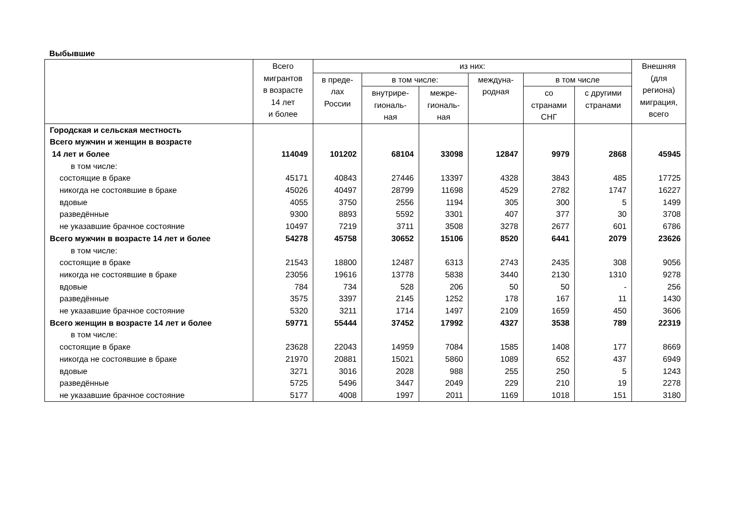Выбывшие
| | Всего мигрантов в возрасте 14 лет и более | из них: | | | | | | Внешняя (для региона) миграция, всего |
| --- | --- | --- | --- | --- | --- | --- | --- | --- |
| | | в преде- лах России | в том числе: | | междуна- родная | в том числе | | |
| | | | внутрире- гиональ- ная | межре- гиональ- ная | | со странами СНГ | с другими странами | |
| Городская и сельская местность | | | | | | | | |
| Всего мужчин и женщин в возрасте | | | | | | | | |
| 14 лет и более | 114049 | 101202 | 68104 | 33098 | 12847 | 9979 | 2868 | 45945 |
| в том числе: | | | | | | | | |
| состоящие в браке | 45171 | 40843 | 27446 | 13397 | 4328 | 3843 | 485 | 17725 |
| никогда не состоявшие в браке | 45026 | 40497 | 28799 | 11698 | 4529 | 2782 | 1747 | 16227 |
| вдовые | 4055 | 3750 | 2556 | 1194 | 305 | 300 | 5 | 1499 |
| разведённые | 9300 | 8893 | 5592 | 3301 | 407 | 377 | 30 | 3708 |
| не указавшие брачное состояние | 10497 | 7219 | 3711 | 3508 | 3278 | 2677 | 601 | 6786 |
| Всего мужчин в возрасте 14 лет и более | 54278 | 45758 | 30652 | 15106 | 8520 | 6441 | 2079 | 23626 |
| в том числе: | | | | | | | | |
| состоящие в браке | 21543 | 18800 | 12487 | 6313 | 2743 | 2435 | 308 | 9056 |
| никогда не состоявшие в браке | 23056 | 19616 | 13778 | 5838 | 3440 | 2130 | 1310 | 9278 |
| вдовые | 784 | 734 | 528 | 206 | 50 | 50 | - | 256 |
| разведённые | 3575 | 3397 | 2145 | 1252 | 178 | 167 | 11 | 1430 |
| не указавшие брачное состояние | 5320 | 3211 | 1714 | 1497 | 2109 | 1659 | 450 | 3606 |
| Всего женщин в возрасте 14 лет и более | 59771 | 55444 | 37452 | 17992 | 4327 | 3538 | 789 | 22319 |
| в том числе: | | | | | | | | |
| состоящие в браке | 23628 | 22043 | 14959 | 7084 | 1585 | 1408 | 177 | 8669 |
| никогда не состоявшие в браке | 21970 | 20881 | 15021 | 5860 | 1089 | 652 | 437 | 6949 |
| вдовые | 3271 | 3016 | 2028 | 988 | 255 | 250 | 5 | 1243 |
| разведённые | 5725 | 5496 | 3447 | 2049 | 229 | 210 | 19 | 2278 |
| не указавшие брачное состояние | 5177 | 4008 | 1997 | 2011 | 1169 | 1018 | 151 | 3180 |